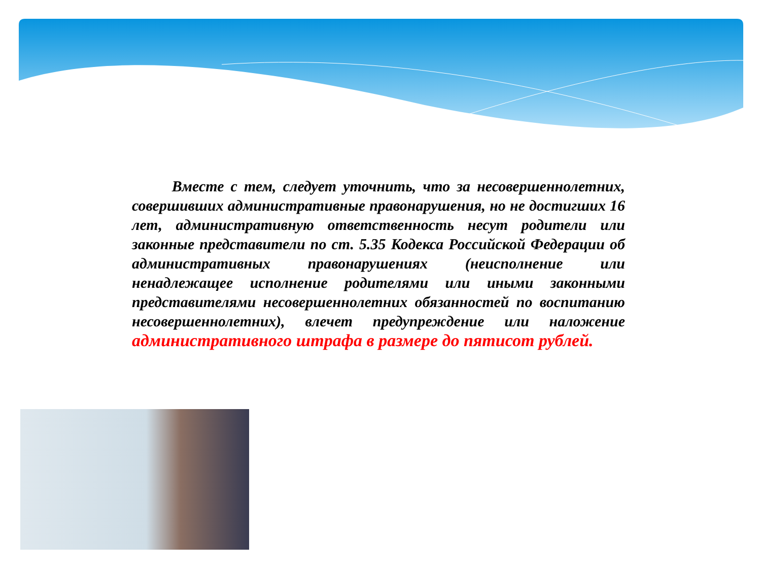Вместе с тем, следует уточнить, что за несовершеннолетних, совершивших административные правонарушения, но не достигших 16 лет, административную ответственность несут родители или законные представители по ст. 5.35 Кодекса Российской Федерации об административных правонарушениях (неисполнение или ненадлежащее исполнение родителями или иными законными представителями несовершеннолетних обязанностей по воспитанию несовершеннолетних), влечет предупреждение или наложение административного штрафа в размере до пятисот рублей.